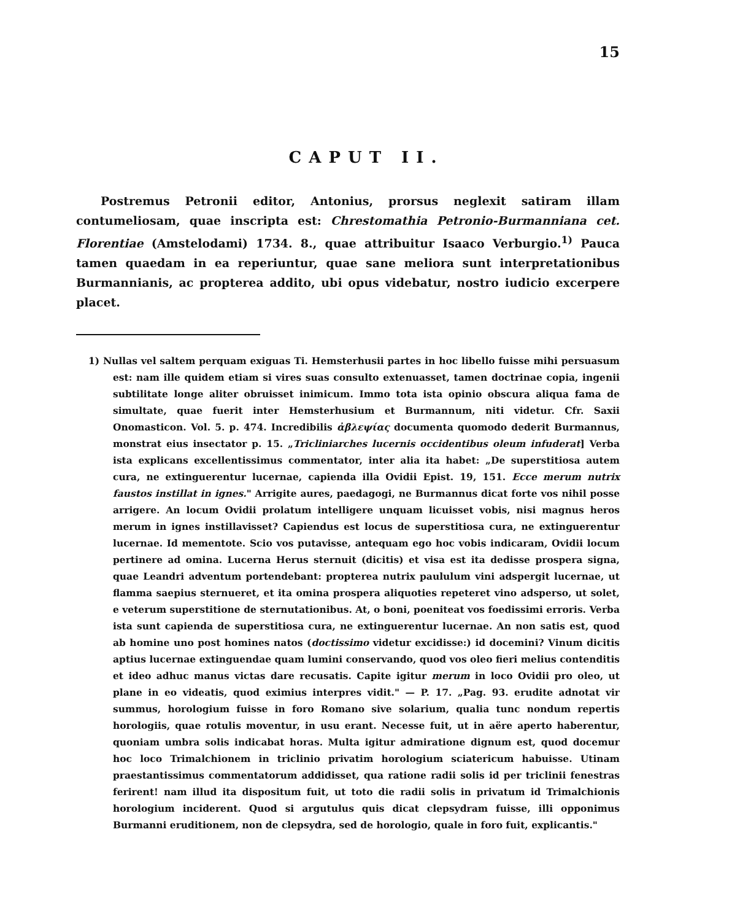15
CAPUT II.
Postremus Petronii editor, Antonius, prorsus neglexit satiram illam contumeliosam, quae inscripta est: Chrestomathia Petronio-Burmanniana cet. Florentiae (Amstelodami) 1734. 8., quae attribuitur Isaaco Verburgio.<sup>1)</sup> Pauca tamen quaedam in ea reperiuntur, quae sane meliora sunt interpretationibus Burmannianis, ac propterea addito, ubi opus videbatur, nostro iudicio excerpere placet.
1) Nullas vel saltem perquam exiguas Ti. Hemsterhusii partes in hoc libello fuisse mihi persuasum est: nam ille quidem etiam si vires suas consulto extenuasset, tamen doctrinae copia, ingenii subtilitate longe aliter obruisset inimicum. Immo tota ista opinio obscura aliqua fama de simultate, quae fuerit inter Hemsterhusium et Burmannum, niti videtur. Cfr. Saxii Onomasticon. Vol. 5. p. 474. Incredibilis ἀβλεψίας documenta quomodo dederit Burmannus, monstrat eius insectator p. 15. „Tricliniarches lucernis occidentibus oleum infuderat] Verba ista explicans excellentissimus commentator, inter alia ita habet: „De superstitiosa autem cura, ne extinguerentur lucernae, capienda illa Ovidii Epist. 19, 151. Ecce merum nutrix faustos instillat in ignes." Arrigite aures, paedagogi, ne Burmannus dicat forte vos nihil posse arrigere. An locum Ovidii prolatum intelligere unquam licuisset vobis, nisi magnus heros merum in ignes instillavisset? Capiendus est locus de superstitiosa cura, ne extinguerentur lucernae. Id mementote. Scio vos putavisse, antequam ego hoc vobis indicaram, Ovidii locum pertinere ad omina. Lucerna Herus sternuit (dicitis) et visa est ita dedisse prospera signa, quae Leandri adventum portendebant: propterea nutrix paululum vini adspergit lucernae, ut flamma saepius sternueret, et ita omina prospera aliquoties repeteret vino adsperso, ut solet, e veterum superstitione de sternutationibus. At, o boni, poeniteat vos foedissimi erroris. Verba ista sunt capienda de superstitiosa cura, ne extinguerentur lucernae. An non satis est, quod ab homine uno post homines natos (doctissimo videtur excidisse:) id docemini? Vinum dicitis aptius lucernae extinguendae quam lumini conservando, quod vos oleo fieri melius contenditis et ideo adhuc manus victas dare recusatis. Capite igitur merum in loco Ovidii pro oleo, ut plane in eo videatis, quod eximius interpres vidit." — P. 17. „Pag. 93. erudite adnotat vir summus, horologium fuisse in foro Romano sive solarium, qualia tunc nondum repertis horologiis, quae rotulis moventur, in usu erant. Necesse fuit, ut in aëre aperto haberentur, quoniam umbra solis indicabat horas. Multa igitur admiratione dignum est, quod docemur hoc loco Trimalchionem in triclinio privatim horologium sciatericum habuisse. Utinam praestantissimus commentatorum addidisset, qua ratione radii solis id per triclinii fenestras ferirent! nam illud ita dispositum fuit, ut toto die radii solis in privatum id Trimalchionis horologium inciderent. Quod si argutulus quis dicat clepsydram fuisse, illi opponimus Burmanni eruditionem, non de clepsydra, sed de horologio, quale in foro fuit, explicantis."